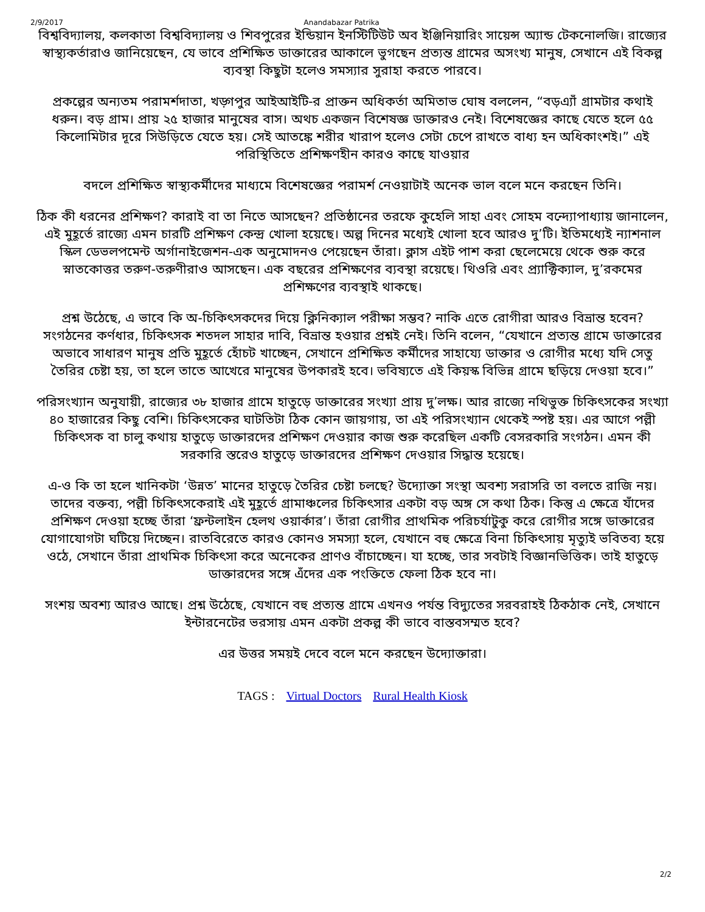2/9/2017 Anandabazar Patrika
বিশ্ববিদ্যালয়, কলকাতা বিশ্ববিদ্যালয় ও শিবপুরের ইন্ডিয়ান ইনস্টিটিউট অব ইঞ্জিনিয়ারিং সায়েন্স অ্যান্ড টেকনোলজি। রাজ্যের স্বাস্থ্যকর্তারাও জানিয়েছেন, যে ভাবে প্রশিক্ষিত ডাক্তারের আকালে ভুগছেন প্রত্যন্ত গ্রামের অসংখ্য মানুষ, সেখানে এই বিকল্প ব্যবস্থা কিছুটা হলেও সমস্যার সুরাহা করতে পারবে।
প্রকল্পের অন্যতম পরামর্শদাতা, খড়্গপুর আইআইটি-র প্রাক্তন অধিকর্তা অমিতাভ ঘোষ বললেন, “বড়এ্যাঁ গ্রামটার কথাই ধরুন। বড় গ্রাম। প্রায় ২৫ হাজার মানুষের বাস। অথচ একজন বিশেষজ্ঞ ডাক্তারও নেই। বিশেষজ্ঞের কাছে যেতে হলে ৫৫ কিলোমিটার দূরে সিউড়িতে যেতে হয়। সেই আতঙ্কে শরীর খারাপ হলেও সেটা চেপে রাখতে বাধ্য হন অধিকাংশই।” এই পরিস্থিতিতে প্রশিক্ষণহীন কারও কাছে যাওয়ার
বদলে প্রশিক্ষিত স্বাস্থ্যকর্মীদের মাধ্যমে বিশেষজ্ঞের পরামর্শ নেওয়াটাই অনেক ভাল বলে মনে করছেন তিনি।
ঠিক কী ধরনের প্রশিক্ষণ? কারাই বা তা নিতে আসছেন? প্রতিষ্ঠানের তরফে কুহেলি সাহা এবং সোহম বন্দ্যোপাধ্যায় জানালেন, এই মুহূর্তে রাজ্যে এমন চারটি প্রশিক্ষণ কেন্দ্র খোলা হয়েছে। অল্প দিনের মধ্যেই খোলা হবে আরও দু’টি। ইতিমধ্যেই ন্যাশনাল স্কিল ডেভলপমেন্ট অর্গানাইজেশন-এক অনুমোদনও পেয়েছেন তাঁরা। ক্লাস এইট পাশ করা ছেলেমেয়ে থেকে শুরু করে স্নাতকোত্তর তরুণ-তরুণীরাও আসছেন। এক বছরের প্রশিক্ষণের ব্যবস্থা রয়েছে। থিওরি এবং প্র্যাক্টিক্যাল, দু’রকমের প্রশিক্ষণের ব্যবস্থাই থাকছে।
প্রশ্ন উঠেছে, এ ভাবে কি অ-চিকিৎসকদের দিয়ে ক্লিনিক্যাল পরীক্ষা সম্ভব? নাকি এতে রোগীরা আরও বিভ্রান্ত হবেন? সংগঠনের কর্ণধার, চিকিৎসক শতদল সাহার দাবি, বিভ্রান্ত হওয়ার প্রশ্নই নেই। তিনি বলেন, “যেখানে প্রত্যন্ত গ্রামে ডাক্তারের অভাবে সাধারণ মানুষ প্রতি মুহূর্তে হোঁচট খাচ্ছেন, সেখানে প্রশিক্ষিত কর্মীদের সাহায্যে ডাক্তার ও রোগীর মধ্যে যদি সেতু তৈরির চেষ্টা হয়, তা হলে তাতে আখেরে মানুষের উপকারই হবে। ভবিষ্যতে এই কিয়স্ক বিভিন্ন গ্রামে ছড়িয়ে দেওয়া হবে।”
পরিসংখ্যান অনুযায়ী, রাজ্যের ৩৮ হাজার গ্রামে হাতুড়ে ডাক্তারের সংখ্যা প্রায় দু’লক্ষ। আর রাজ্যে নথিভুক্ত চিকিৎসকের সংখ্যা ৪০ হাজারের কিছু বেশি। চিকিৎসকের ঘাটতিটা ঠিক কোন জায়গায়, তা এই পরিসংখ্যান থেকেই স্পষ্ট হয়। এর আগে পল্লী চিকিৎসক বা চালু কথায় হাতুড়ে ডাক্তারদের প্রশিক্ষণ দেওয়ার কাজ শুরু করেছিল একটি বেসরকারি সংগঠন। এমন কী সরকারি স্তরেও হাতুড়ে ডাক্তারদের প্রশিক্ষণ দেওয়ার সিদ্ধান্ত হয়েছে।
এ-ও কি তা হলে খানিকটা ‘উন্নত’ মানের হাতুড়ে তৈরির চেষ্টা চলছে? উদ্যোক্তা সংস্থা অবশ্য সরাসরি তা বলতে রাজি নয়। তাদের বক্তব্য, পল্লী চিকিৎসকেরাই এই মুহূর্তে গ্রামাঞ্চলের চিকিৎসার একটা বড় অঙ্গ সে কথা ঠিক। কিন্তু এ ক্ষেত্রে যাঁদের প্রশিক্ষণ দেওয়া হচ্ছে তাঁরা ‘ফ্রন্টলাইন হেলথ ওয়ার্কার’। তাঁরা রোগীর প্রাথমিক পরিচর্যাটুকু করে রোগীর সঙ্গে ডাক্তারের যোগাযোগটা ঘটিয়ে দিচ্ছেন। রাতবিরেতে কারও কোনও সমস্যা হলে, যেখানে বহু ক্ষেত্রে বিনা চিকিৎসায় মৃত্যুই ভবিতব্য হয়ে ওঠে, সেখানে তাঁরা প্রাথমিক চিকিৎসা করে অনেকের প্রাণও বাঁচাচ্ছেন। যা হচ্ছে, তার সবটাই বিজ্ঞানভিত্তিক। তাই হাতুড়ে ডাক্তারদের সঙ্গে এঁদের এক পংক্তিতে ফেলা ঠিক হবে না।
সংশয় অবশ্য আরও আছে। প্রশ্ন উঠেছে, যেখানে বহু প্রত্যন্ত গ্রামে এখনও পর্যন্ত বিদ্যুতের সরবরাহই ঠিকঠাক নেই, সেখানে ইন্টারনেটের ভরসায় এমন একটা প্রকল্প কী ভাবে বাস্তবসম্মত হবে?
এর উত্তর সময়ই দেবে বলে মনে করছেন উদ্যোক্তারা।
TAGS : Virtual Doctors Rural Health Kiosk
2/2